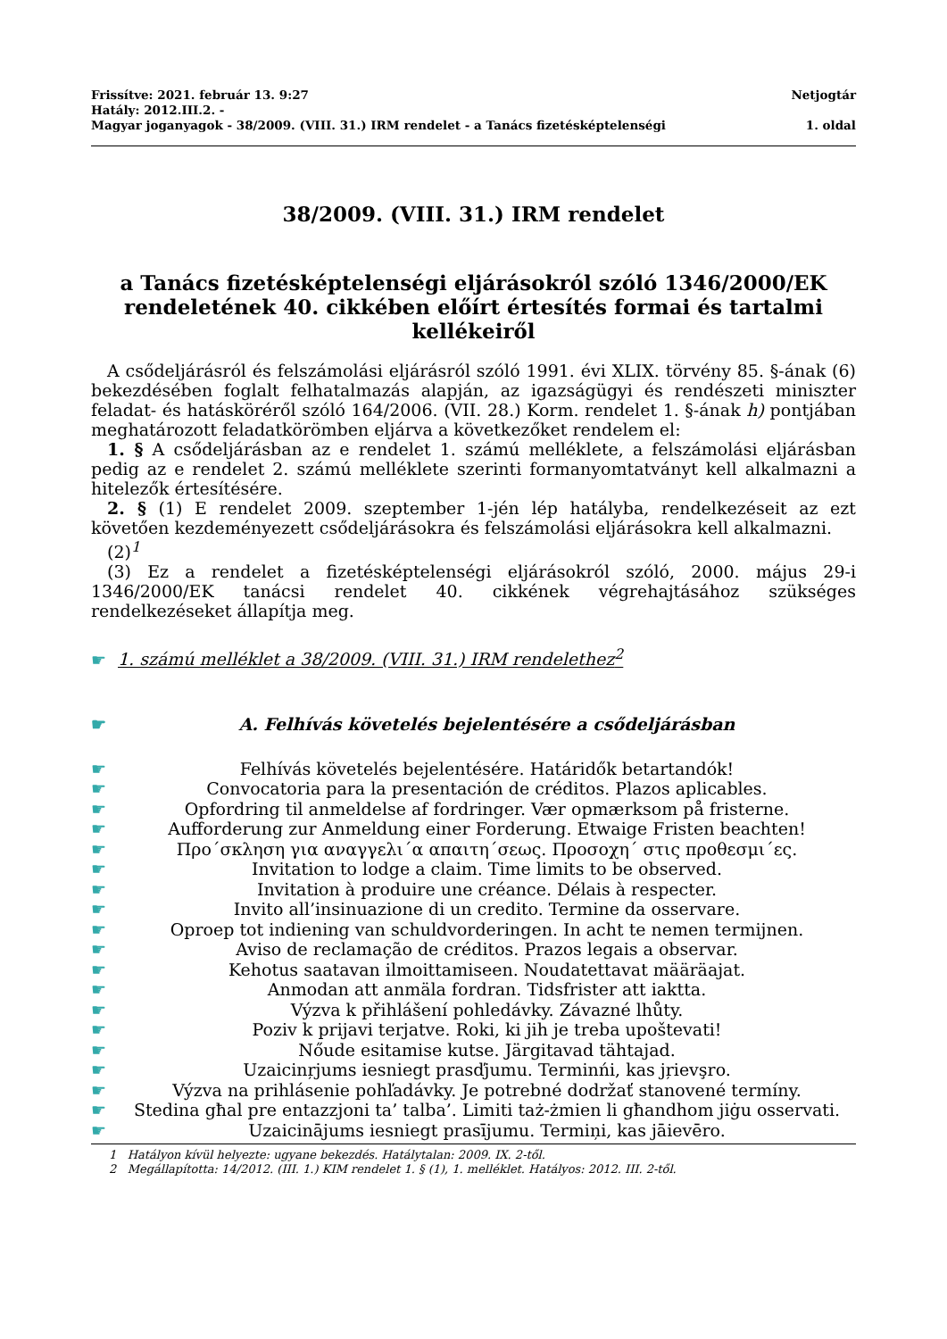Frissítve: 2021. február 13. 9:27 Netjogtár
Hatály: 2012.III.2. -
Magyar joganyagok - 38/2009. (VIII. 31.) IRM rendelet - a Tanács fizetésképtelenségi 1. oldal
38/2009. (VIII. 31.) IRM rendelet
a Tanács fizetésképtelenségi eljárásokról szóló 1346/2000/EK rendeletének 40. cikkében előírt értesítés formai és tartalmi kellékeiről
A csődeljárásról és felszámolási eljárásról szóló 1991. évi XLIX. törvény 85. §-ának (6) bekezdésében foglalt felhatalmazás alapján, az igazságügyi és rendészeti miniszter feladat- és hatásköréről szóló 164/2006. (VII. 28.) Korm. rendelet 1. §-ának h) pontjában meghatározott feladatkörömben eljárva a következőket rendelem el:
1. § A csődeljárásban az e rendelet 1. számú melléklete, a felszámolási eljárásban pedig az e rendelet 2. számú melléklete szerinti formanyomtatványt kell alkalmazni a hitelezők értesítésére.
2. § (1) E rendelet 2009. szeptember 1-jén lép hatályba, rendelkezéseit az ezt követően kezdeményezett csődeljárásokra és felszámolási eljárásokra kell alkalmazni.
(2)<sup>1</sup>
(3) Ez a rendelet a fizetésképtelenségi eljárásokról szóló, 2000. május 29-i 1346/2000/EK tanácsi rendelet 40. cikkének végrehajtásához szükséges rendelkezéseket állapítja meg.
☛ 1. számú melléklet a 38/2009. (VIII. 31.) IRM rendelethez<sup>2</sup>
☛ A. Felhívás követelés bejelentésére a csődeljárásban
☛ Felhívás követelés bejelentésére. Határidők betartandók!
☛ Convocatoria para la presentación de créditos. Plazos aplicables.
☛ Opfordring til anmeldelse af fordringer. Vær opmærksom på fristerne.
☛ Aufforderung zur Anmeldung einer Forderung. Etwaige Fristen beachten!
☛ Προ´σκληση για αναγγελι´α απαιτη´σεως. Προσοχη´ στις προθεσμι´ες.
☛ Invitation to lodge a claim. Time limits to be observed.
☛ Invitation à produire une créance. Délais à respecter.
☛ Invito all’insinuazione di un credito. Termine da osservare.
☛ Oproep tot indiening van schuldvorderingen. In acht te nemen termijnen.
☛ Aviso de reclamação de créditos. Prazos legais a observar.
☛ Kehotus saatavan ilmoittamiseen. Noudatettavat määräajat.
☛ Anmodan att anmäla fordran. Tidsfrister att iaktta.
☛ Výzva k přihlášení pohledávky. Závazné lhůty.
☛ Poziv k prijavi terjatve. Roki, ki jih je treba upoštevati!
☛ Nőude esitamise kutse. Järgitavad tähtajad.
☛ Uzaicinŗjums iesniegt prasďjumu. Terminńi, kas jŗievşro.
☛ Výzva na prihlásenie pohľadávky. Je potrebné dodržať stanovené termíny.
☛ Stedina għal pre entazzjoni ta’ talba’. Limiti taż-żmien li għandhom jiġu osservati.
☛ Uzaicinājums iesniegt prasījumu. Termiņi, kas jāievēro.
1 Hatályon kívül helyezte: ugyane bekezdés. Hatálytalan: 2009. IX. 2-től.
2 Megállapította: 14/2012. (III. 1.) KIM rendelet 1. § (1), 1. melléklet. Hatályos: 2012. III. 2-től.